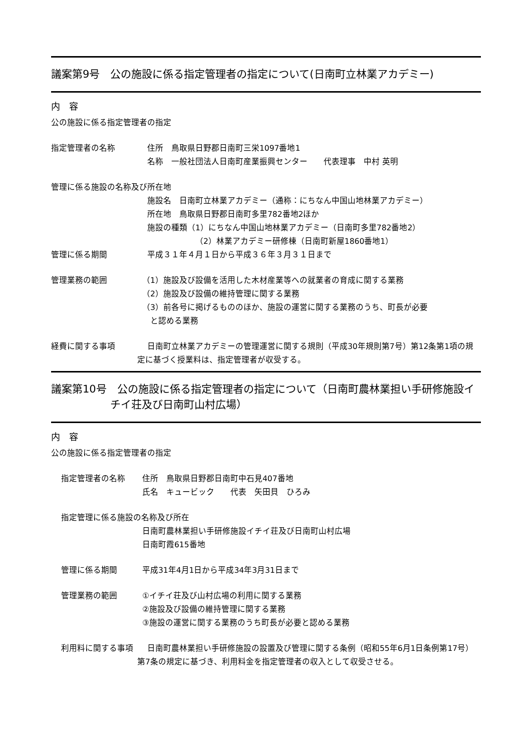議案第9号　公の施設に係る指定管理者の指定について(日南町立林業アカデミー)
内　容
公の施設に係る指定管理者の指定
指定管理者の名称 住所　鳥取県日野郡日南町三栄1097番地1
名称　一般社団法人日南町産業振興センター　　代表理事　中村 英明
管理に係る施設の名称及び所在地
施設名　日南町立林業アカデミー（通称：にちなん中国山地林業アカデミー）
所在地　鳥取県日野郡日南町多里782番地2ほか
施設の種類（1）にちなん中国山地林業アカデミー（日南町多里782番地2）
（2）林業アカデミー研修棟（日南町新屋1860番地1）
管理に係る期間 平成３１年４月１日から平成３６年３月３１日まで
管理業務の範囲 （1）施設及び設備を活用した木材産業等への就業者の育成に関する業務
（2）施設及び設備の維持管理に関する業務
（3）前各号に掲げるもののほか、施設の運営に関する業務のうち、町長が必要
　と認める業務
経費に関する事項 日南町立林業アカデミーの管理運営に関する規則（平成30年規則第7号）第12条第1項の規定に基づく授業料は、指定管理者が収受する。
議案第10号　公の施設に係る指定管理者の指定について（日南町農林業担い手研修施設イチイ荘及び日南町山村広場）
内　容
公の施設に係る指定管理者の指定
指定管理者の名称 住所　鳥取県日野郡日南町中石見407番地
氏名　キュービック　　代表　矢田貝　ひろみ
指定管理に係る施設の名称及び所在
日南町農林業担い手研修施設イチイ荘及び日南町山村広場
日南町霞615番地
管理に係る期間 平成31年4月1日から平成34年3月31日まで
管理業務の範囲 ①イチイ荘及び山村広場の利用に関する業務
②施設及び設備の維持管理に関する業務
③施設の運営に関する業務のうち町長が必要と認める業務
利用料に関する事項 日南町農林業担い手研修施設の設置及び管理に関する条例（昭和55年6月1日条例第17号）第7条の規定に基づき、利用料金を指定管理者の収入として収受させる。